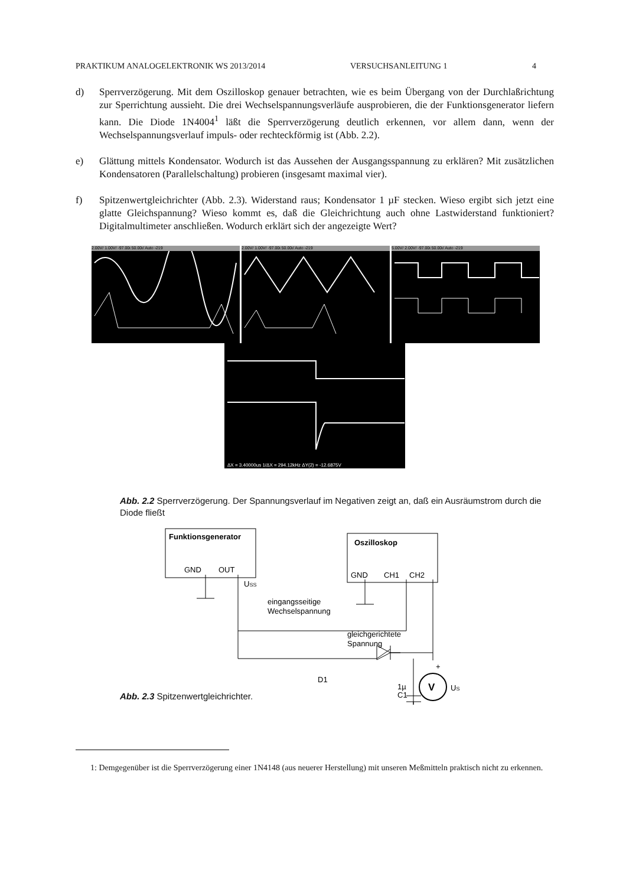PRAKTIKUM ANALOGELEKTRONIK WS 2013/2014 VERSUCHSANLEITUNG 1 4
d) Sperrverzögerung. Mit dem Oszilloskop genauer betrachten, wie es beim Übergang von der Durchlaßrichtung zur Sperrichtung aussieht. Die drei Wechselspannungsverläufe ausprobieren, die der Funktionsgenerator liefern kann. Die Diode 1N4004<sup>1</sup> läßt die Sperrverzögerung deutlich erkennen, vor allem dann, wenn der Wechselspannungsverlauf impuls- oder rechteckförmig ist (Abb. 2.2).
e) Glättung mittels Kondensator. Wodurch ist das Aussehen der Ausgangsspannung zu erklären? Mit zusätzlichen Kondensatoren (Parallelschaltung) probieren (insgesamt maximal vier).
f) Spitzenwertgleichrichter (Abb. 2.3). Widerstand raus; Kondensator 1 µF stecken. Wieso ergibt sich jetzt eine glatte Gleichspannung? Wieso kommt es, daß die Gleichrichtung auch ohne Lastwiderstand funktioniert? Digitalmultimeter anschließen. Wodurch erklärt sich der angezeigte Wert?
2.00V/ 1.00V/ -97.00ɩ 50.00ɩ/ Auto -219
2.00V/ 1.00V/ -97.00ɩ 50.00ɩ/ Auto -219
5.00V/ 2.00V/ -97.00ɩ 50.00ɩ/ Auto -219
ΔX = 3.40000us 1/ΔX = 294.12kHz ΔY(2) = -12.6875V
Abb. 2.2 Sperrverzögerung. Der Spannungsverlauf im Negativen zeigt an, daß ein Ausräumstrom durch die Diode fließt
Funktionsgenerator
GND
OUT
Oszilloskop
GND
CH1
CH2
V
USS
eingangsseitige
Wechselspannung
gleichgerichtete
Spannung
D1
1µ
C1
+
-
US
Abb. 2.3 Spitzenwertgleichrichter.
1: Demgegenüber ist die Sperrverzögerung einer 1N4148 (aus neuerer Herstellung) mit unseren Meßmitteln praktisch nicht zu erkennen.